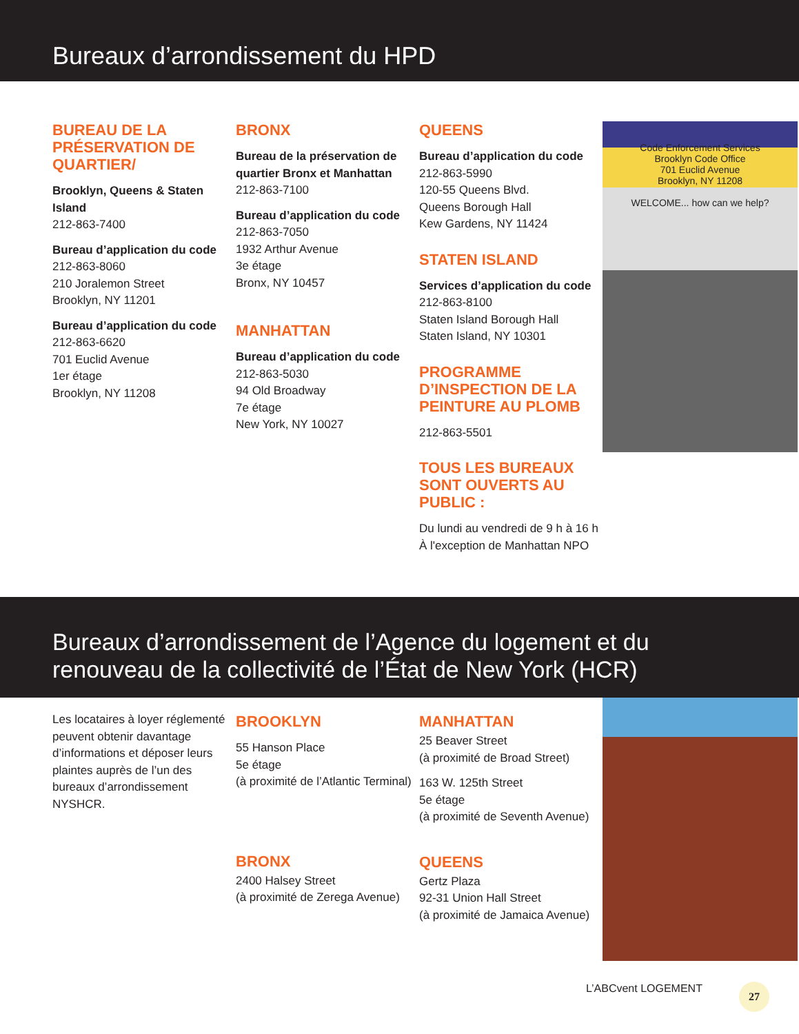Bureaux d’arrondissement du HPD
BUREAU DE LA PRÉSERVATION DE QUARTIER/
Brooklyn, Queens & Staten Island
212-863-7400
Bureau d’application du code
212-863-8060
210 Joralemon Street
Brooklyn, NY 11201
Bureau d’application du code
212-863-6620
701 Euclid Avenue
1er étage
Brooklyn, NY 11208
BRONX
Bureau de la préservation de quartier Bronx et Manhattan
212-863-7100
Bureau d’application du code
212-863-7050
1932 Arthur Avenue
3e étage
Bronx, NY 10457
MANHATTAN
Bureau d’application du code
212-863-5030
94 Old Broadway
7e étage
New York, NY 10027
QUEENS
Bureau d’application du code
212-863-5990
120-55 Queens Blvd.
Queens Borough Hall
Kew Gardens, NY 11424
STATEN ISLAND
Services d’application du code
212-863-8100
Staten Island Borough Hall
Staten Island, NY 10301
PROGRAMME D’INSPECTION DE LA PEINTURE AU PLOMB
212-863-5501
TOUS LES BUREAUX SONT OUVERTS AU PUBLIC :
Du lundi au vendredi de 9 h à 16 h
À l'exception de Manhattan NPO
Code Enforcement Services
Brooklyn Code Office
701 Euclid Avenue
Brooklyn, NY 11208
WELCOME... how can we help?
Bureaux d’arrondissement de l’Agence du logement et du renouveau de la collectivité de l’État de New York (HCR)
Les locataires à loyer réglementé peuvent obtenir davantage d’informations et déposer leurs plaintes auprès de l’un des bureaux d’arrondissement NYSHCR.
BROOKLYN
55 Hanson Place
5e étage
(à proximité de l’Atlantic Terminal)
BRONX
2400 Halsey Street
(à proximité de Zerega Avenue)
MANHATTAN
25 Beaver Street
(à proximité de Broad Street)
163 W. 125th Street
5e étage
(à proximité de Seventh Avenue)
QUEENS
Gertz Plaza
92-31 Union Hall Street
(à proximité de Jamaica Avenue)
L’ABCvent LOGEMENT 27